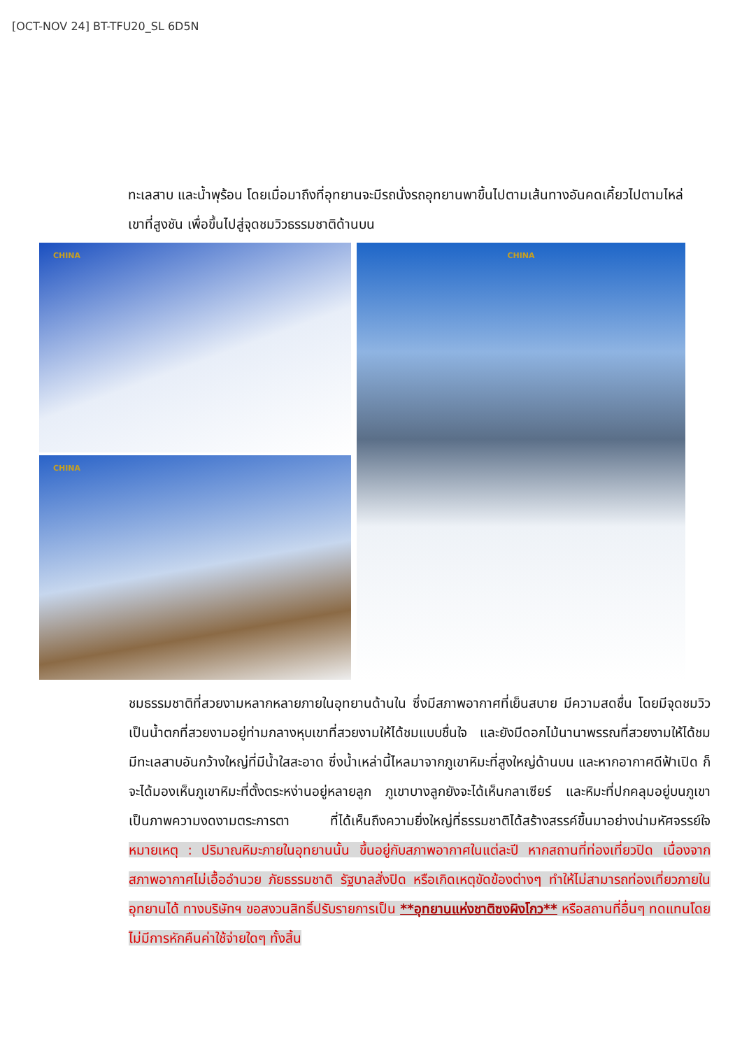[OCT-NOV 24] BT-TFU20_SL 6D5N
ทะเลสาบ และน้ำพุร้อน โดยเมื่อมาถึงที่อุทยานจะมีรถนั่งรถอุทยานพาขึ้นไปตามเส้นทางอันคดเคี้ยวไปตามไหล่เขาที่สูงชัน เพื่อขึ้นไปสู่จุดชมวิวธรรมชาติด้านบน
CHINA
CHINA
CHINA
ชมธรรมชาติที่สวยงามหลากหลายภายในอุทยานด้านใน ซึ่งมีสภาพอากาศที่เย็นสบาย มีความสดชื่น โดยมีจุดชมวิวเป็นน้ำตกที่สวยงามอยู่ท่ามกลางหุบเขาที่สวยงามให้ได้ชมแบบชื่นใจ และยังมีดอกไม้นานาพรรณที่สวยงามให้ได้ชม มีทะเลสาบอันกว้างใหญ่ที่มีน้ำใสสะอาด ซึ่งน้ำเหล่านี้ไหลมาจากภูเขาหิมะที่สูงใหญ่ด้านบน และหากอากาศดีฟ้าเปิด ก็จะได้มองเห็นภูเขาหิมะที่ตั้งตระหง่านอยู่หลายลูก ภูเขาบางลูกยังจะได้เห็นกลาเซียร์ และหิมะที่ปกคลุมอยู่บนภูเขา เป็นภาพความงดงามตระการตา ที่ได้เห็นถึงความยิ่งใหญ่ที่ธรรมชาติได้สร้างสรรค์ขึ้นมาอย่างน่ามหัศจรรย์ใจ หมายเหตุ : ปริมาณหิมะภายในอุทยานนั้น ขึ้นอยู่กับสภาพอากาศในแต่ละปี หากสถานที่ท่องเที่ยวปิด เนื่องจากสภาพอากาศไม่เอื้ออำนวย ภัยธรรมชาติ รัฐบาลสั่งปิด หรือเกิดเหตุขัดข้องต่างๆ ทำให้ไม่สามารถท่องเที่ยวภายในอุทยานได้ ทางบริษัทฯ ขอสงวนสิทธิ์ปรับรายการเป็น **อุทยานแห่งชาติซงผิงโกว** หรือสถานที่อื่นๆ ทดแทนโดยไม่มีการหักคืนค่าใช้จ่ายใดๆ ทั้งสิ้น